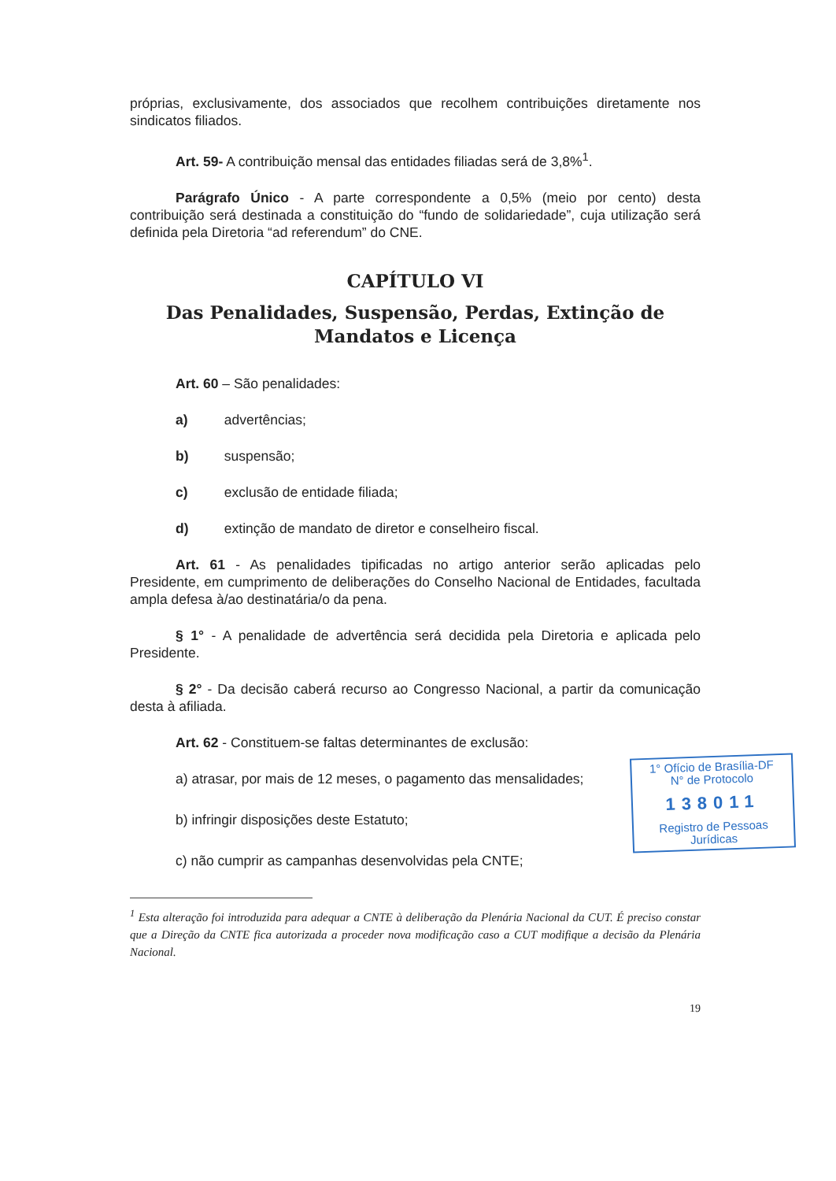próprias, exclusivamente, dos associados que recolhem contribuições diretamente nos sindicatos filiados.
Art. 59- A contribuição mensal das entidades filiadas será de 3,8%<sup>1</sup>.
Parágrafo Único - A parte correspondente a 0,5% (meio por cento) desta contribuição será destinada a constituição do “fundo de solidariedade”, cuja utilização será definida pela Diretoria “ad referendum” do CNE.
CAPÍTULO VI
Das Penalidades, Suspensão, Perdas, Extinção de Mandatos e Licença
Art. 60 – São penalidades:
a) advertências;
b) suspensão;
c) exclusão de entidade filiada;
d) extinção de mandato de diretor e conselheiro fiscal.
Art. 61 - As penalidades tipificadas no artigo anterior serão aplicadas pelo Presidente, em cumprimento de deliberações do Conselho Nacional de Entidades, facultada ampla defesa à/ao destinatária/o da pena.
§ 1° - A penalidade de advertência será decidida pela Diretoria e aplicada pelo Presidente.
§ 2° - Da decisão caberá recurso ao Congresso Nacional, a partir da comunicação desta à afiliada.
Art. 62 - Constituem-se faltas determinantes de exclusão:
a) atrasar, por mais de 12 meses, o pagamento das mensalidades;
b) infringir disposições deste Estatuto;
c) não cumprir as campanhas desenvolvidas pela CNTE;
<sup>1</sup> Esta alteração foi introduzida para adequar a CNTE à deliberação da Plenária Nacional da CUT. É preciso constar que a Direção da CNTE fica autorizada a proceder nova modificação caso a CUT modifique a decisão da Plenária Nacional.
19
1° Ofício de Brasília-DF
N° de Protocolo
138011
Registro de Pessoas Jurídicas